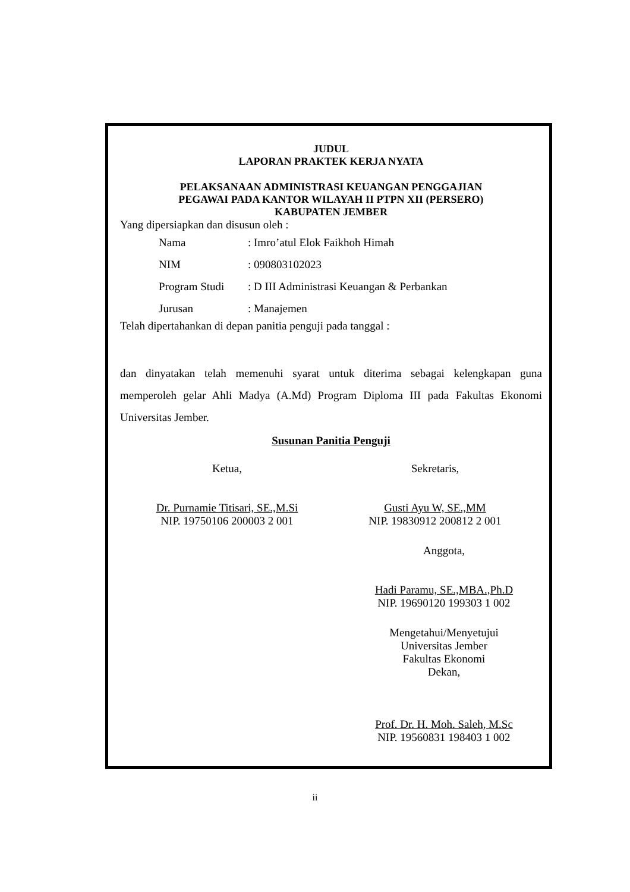JUDUL
LAPORAN PRAKTEK KERJA NYATA
PELAKSANAAN ADMINISTRASI KEUANGAN PENGGAJIAN
PEGAWAI PADA KANTOR WILAYAH II PTPN XII (PERSERO)
KABUPATEN JEMBER
Yang dipersiapkan dan disusun oleh :
| Nama | : Imro’atul Elok Faikhoh Himah |
| NIM | : 090803102023 |
| Program Studi | : D III Administrasi Keuangan & Perbankan |
| Jurusan | : Manajemen |
Telah dipertahankan di depan panitia penguji pada tanggal :
dan dinyatakan telah memenuhi syarat untuk diterima sebagai kelengkapan guna memperoleh gelar Ahli Madya (A.Md) Program Diploma III pada Fakultas Ekonomi Universitas Jember.
Susunan Panitia Penguji
Ketua,
Dr. Purnamie Titisari, SE.,M.Si
NIP. 19750106 200003 2 001
Sekretaris,
Gusti Ayu W, SE.,MM
NIP. 19830912 200812 2 001
Anggota,
Hadi Paramu, SE.,MBA.,Ph.D
NIP. 19690120 199303 1 002
Mengetahui/Menyetujui
Universitas Jember
Fakultas Ekonomi
Dekan,
Prof. Dr. H. Moh. Saleh, M.Sc
NIP. 19560831 198403 1 002
ii